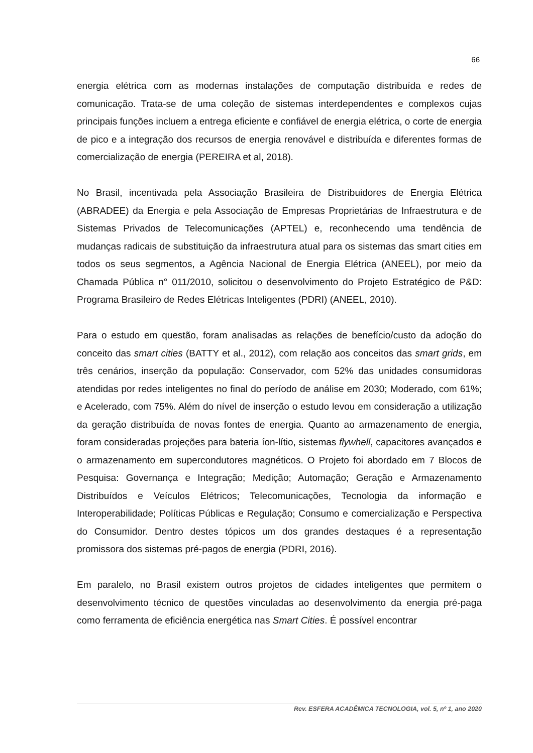66
energia elétrica com as modernas instalações de computação distribuída e redes de comunicação. Trata-se de uma coleção de sistemas interdependentes e complexos cujas principais funções incluem a entrega eficiente e confiável de energia elétrica, o corte de energia de pico e a integração dos recursos de energia renovável e distribuída e diferentes formas de comercialização de energia (PEREIRA et al, 2018).
No Brasil, incentivada pela Associação Brasileira de Distribuidores de Energia Elétrica (ABRADEE) da Energia e pela Associação de Empresas Proprietárias de Infraestrutura e de Sistemas Privados de Telecomunicações (APTEL) e, reconhecendo uma tendência de mudanças radicais de substituição da infraestrutura atual para os sistemas das smart cities em todos os seus segmentos, a Agência Nacional de Energia Elétrica (ANEEL), por meio da Chamada Pública n° 011/2010, solicitou o desenvolvimento do Projeto Estratégico de P&D: Programa Brasileiro de Redes Elétricas Inteligentes (PDRI) (ANEEL, 2010).
Para o estudo em questão, foram analisadas as relações de benefício/custo da adoção do conceito das smart cities (BATTY et al., 2012), com relação aos conceitos das smart grids, em três cenários, inserção da população: Conservador, com 52% das unidades consumidoras atendidas por redes inteligentes no final do período de análise em 2030; Moderado, com 61%; e Acelerado, com 75%. Além do nível de inserção o estudo levou em consideração a utilização da geração distribuída de novas fontes de energia. Quanto ao armazenamento de energia, foram consideradas projeções para bateria íon-lítio, sistemas flywhell, capacitores avançados e o armazenamento em supercondutores magnéticos. O Projeto foi abordado em 7 Blocos de Pesquisa: Governança e Integração; Medição; Automação; Geração e Armazenamento Distribuídos e Veículos Elétricos; Telecomunicações, Tecnologia da informação e Interoperabilidade; Políticas Públicas e Regulação; Consumo e comercialização e Perspectiva do Consumidor. Dentro destes tópicos um dos grandes destaques é a representação promissora dos sistemas pré-pagos de energia (PDRI, 2016).
Em paralelo, no Brasil existem outros projetos de cidades inteligentes que permitem o desenvolvimento técnico de questões vinculadas ao desenvolvimento da energia pré-paga como ferramenta de eficiência energética nas Smart Cities. É possível encontrar
Rev. ESFERA ACADÊMICA TECNOLOGIA, vol. 5, nº 1, ano 2020